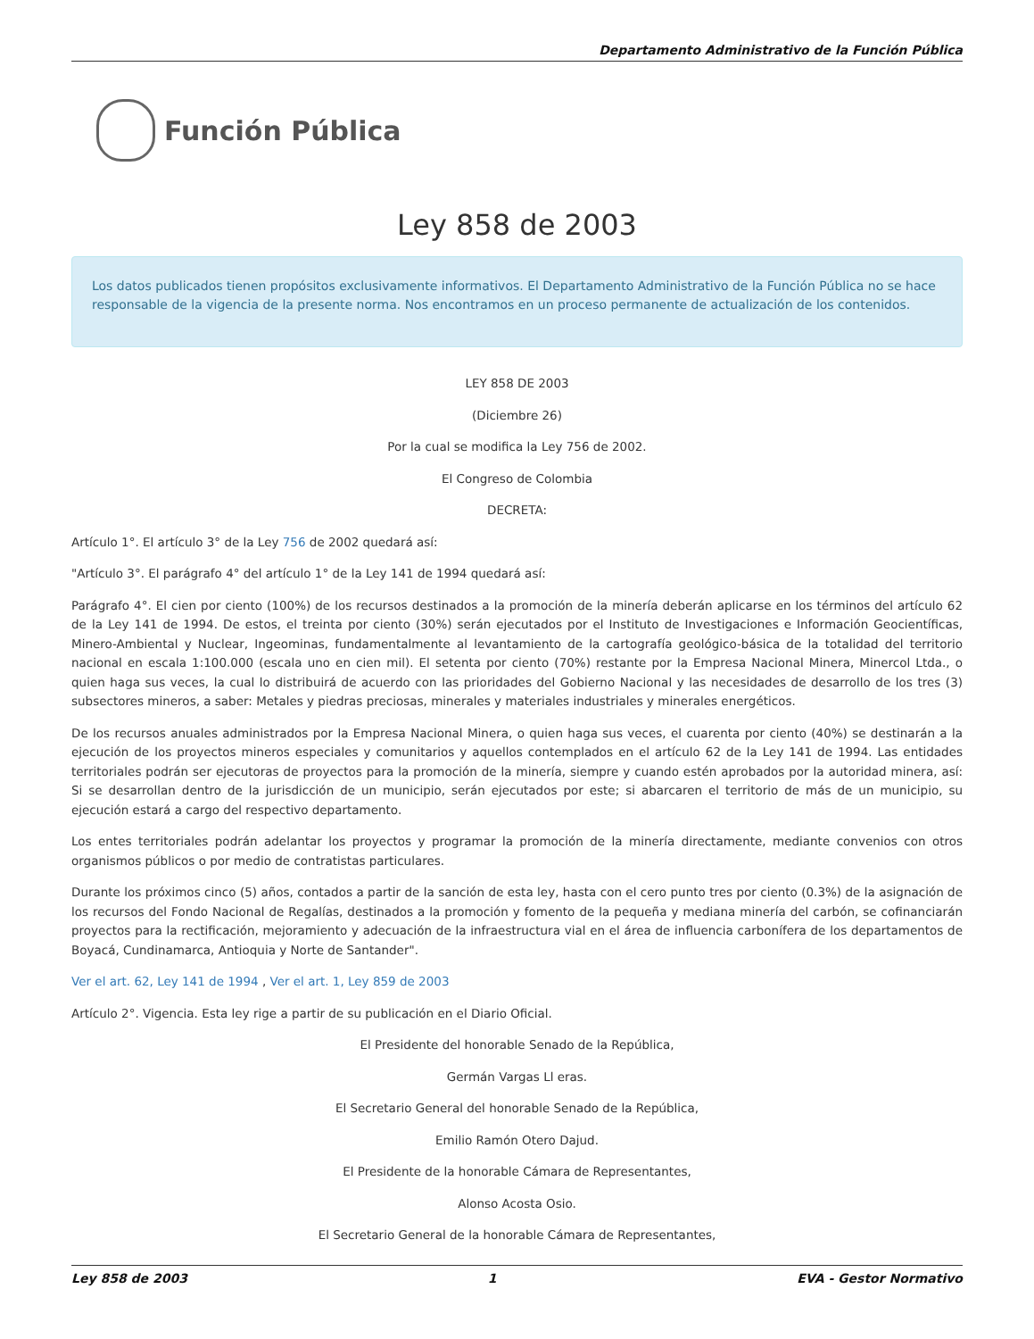Departamento Administrativo de la Función Pública
Función Pública
Ley 858 de 2003
Los datos publicados tienen propósitos exclusivamente informativos. El Departamento Administrativo de la Función Pública no se hace responsable de la vigencia de la presente norma. Nos encontramos en un proceso permanente de actualización de los contenidos.
LEY 858 DE 2003
(Diciembre 26)
Por la cual se modifica la Ley 756 de 2002.
El Congreso de Colombia
DECRETA:
Artículo 1°. El artículo 3° de la Ley 756 de 2002 quedará así:
"Artículo 3°. El parágrafo 4° del artículo 1° de la Ley 141 de 1994 quedará así:
Parágrafo 4°. El cien por ciento (100%) de los recursos destinados a la promoción de la minería deberán aplicarse en los términos del artículo 62 de la Ley 141 de 1994. De estos, el treinta por ciento (30%) serán ejecutados por el Instituto de Investigaciones e Información Geocientíficas, Minero-Ambiental y Nuclear, Ingeominas, fundamentalmente al levantamiento de la cartografía geológico-básica de la totalidad del territorio nacional en escala 1:100.000 (escala uno en cien mil). El setenta por ciento (70%) restante por la Empresa Nacional Minera, Minercol Ltda., o quien haga sus veces, la cual lo distribuirá de acuerdo con las prioridades del Gobierno Nacional y las necesidades de desarrollo de los tres (3) subsectores mineros, a saber: Metales y piedras preciosas, minerales y materiales industriales y minerales energéticos.
De los recursos anuales administrados por la Empresa Nacional Minera, o quien haga sus veces, el cuarenta por ciento (40%) se destinarán a la ejecución de los proyectos mineros especiales y comunitarios y aquellos contemplados en el artículo 62 de la Ley 141 de 1994. Las entidades territoriales podrán ser ejecutoras de proyectos para la promoción de la minería, siempre y cuando estén aprobados por la autoridad minera, así: Si se desarrollan dentro de la jurisdicción de un municipio, serán ejecutados por este; si abarcaren el territorio de más de un municipio, su ejecución estará a cargo del respectivo departamento.
Los entes territoriales podrán adelantar los proyectos y programar la promoción de la minería directamente, mediante convenios con otros organismos públicos o por medio de contratistas particulares.
Durante los próximos cinco (5) años, contados a partir de la sanción de esta ley, hasta con el cero punto tres por ciento (0.3%) de la asignación de los recursos del Fondo Nacional de Regalías, destinados a la promoción y fomento de la pequeña y mediana minería del carbón, se cofinanciarán proyectos para la rectificación, mejoramiento y adecuación de la infraestructura vial en el área de influencia carbonífera de los departamentos de Boyacá, Cundinamarca, Antioquia y Norte de Santander".
Ver el art. 62, Ley 141 de 1994 , Ver el art. 1, Ley 859 de 2003
Artículo 2°. Vigencia. Esta ley rige a partir de su publicación en el Diario Oficial.
El Presidente del honorable Senado de la República,
Germán Vargas Ll eras.
El Secretario General del honorable Senado de la República,
Emilio Ramón Otero Dajud.
El Presidente de la honorable Cámara de Representantes,
Alonso Acosta Osio.
El Secretario General de la honorable Cámara de Representantes,
Ley 858 de 2003 1 EVA - Gestor Normativo